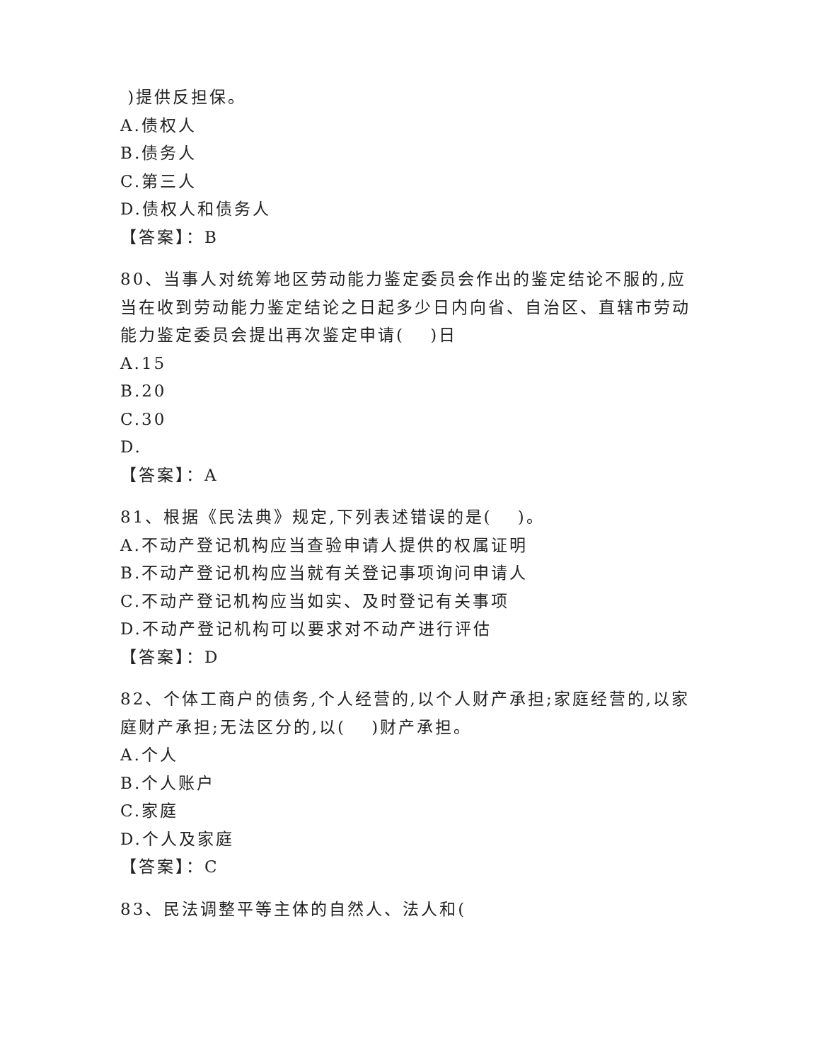)提供反担保。
A.债权人
B.债务人
C.第三人
D.债权人和债务人
【答案】：B
80、当事人对统筹地区劳动能力鉴定委员会作出的鉴定结论不服的,应当在收到劳动能力鉴定结论之日起多少日内向省、自治区、直辖市劳动能力鉴定委员会提出再次鉴定申请(　 )日
A.15
B.20
C.30
D.
【答案】：A
81、根据《民法典》规定,下列表述错误的是(　 )。
A.不动产登记机构应当查验申请人提供的权属证明
B.不动产登记机构应当就有关登记事项询问申请人
C.不动产登记机构应当如实、及时登记有关事项
D.不动产登记机构可以要求对不动产进行评估
【答案】：D
82、个体工商户的债务,个人经营的,以个人财产承担;家庭经营的,以家庭财产承担;无法区分的,以(　 )财产承担。
A.个人
B.个人账户
C.家庭
D.个人及家庭
【答案】：C
83、民法调整平等主体的自然人、法人和(